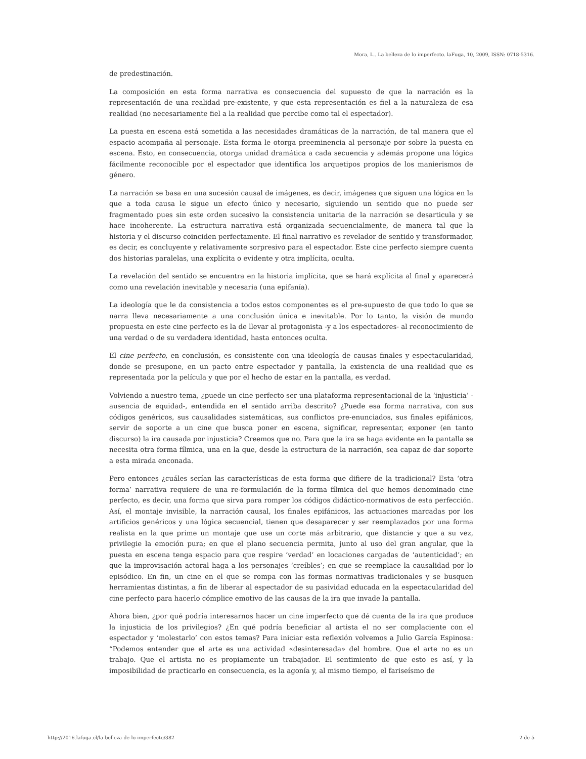Mora, L.. La belleza de lo imperfecto. laFuga, 10, 2009, ISSN: 0718-5316.
de predestinación.
La composición en esta forma narrativa es consecuencia del supuesto de que la narración es la representación de una realidad pre-existente, y que esta representación es fiel a la naturaleza de esa realidad (no necesariamente fiel a la realidad que percibe como tal el espectador).
La puesta en escena está sometida a las necesidades dramáticas de la narración, de tal manera que el espacio acompaña al personaje. Esta forma le otorga preeminencia al personaje por sobre la puesta en escena. Esto, en consecuencia, otorga unidad dramática a cada secuencia y además propone una lógica fácilmente reconocible por el espectador que identifica los arquetipos propios de los manierismos de género.
La narración se basa en una sucesión causal de imágenes, es decir, imágenes que siguen una lógica en la que a toda causa le sigue un efecto único y necesario, siguiendo un sentido que no puede ser fragmentado pues sin este orden sucesivo la consistencia unitaria de la narración se desarticula y se hace incoherente. La estructura narrativa está organizada secuencialmente, de manera tal que la historia y el discurso coinciden perfectamente. El final narrativo es revelador de sentido y transformador, es decir, es concluyente y relativamente sorpresivo para el espectador. Este cine perfecto siempre cuenta dos historias paralelas, una explícita o evidente y otra implícita, oculta.
La revelación del sentido se encuentra en la historia implícita, que se hará explícita al final y aparecerá como una revelación inevitable y necesaria (una epifanía).
La ideología que le da consistencia a todos estos componentes es el pre-supuesto de que todo lo que se narra lleva necesariamente a una conclusión única e inevitable. Por lo tanto, la visión de mundo propuesta en este cine perfecto es la de llevar al protagonista -y a los espectadores- al reconocimiento de una verdad o de su verdadera identidad, hasta entonces oculta.
El cine perfecto, en conclusión, es consistente con una ideología de causas finales y espectacularidad, donde se presupone, en un pacto entre espectador y pantalla, la existencia de una realidad que es representada por la película y que por el hecho de estar en la pantalla, es verdad.
Volviendo a nuestro tema, ¿puede un cine perfecto ser una plataforma representacional de la ‘injusticia’ -ausencia de equidad-, entendida en el sentido arriba descrito? ¿Puede esa forma narrativa, con sus códigos genéricos, sus causalidades sistemáticas, sus conflictos pre-enunciados, sus finales epifánicos, servir de soporte a un cine que busca poner en escena, significar, representar, exponer (en tanto discurso) la ira causada por injusticia? Creemos que no. Para que la ira se haga evidente en la pantalla se necesita otra forma fílmica, una en la que, desde la estructura de la narración, sea capaz de dar soporte a esta mirada enconada.
Pero entonces ¿cuáles serían las características de esta forma que difiere de la tradicional? Esta ‘otra forma’ narrativa requiere de una re-formulación de la forma fílmica del que hemos denominado cine perfecto, es decir, una forma que sirva para romper los códigos didáctico-normativos de esta perfección. Así, el montaje invisible, la narración causal, los finales epifánicos, las actuaciones marcadas por los artificios genéricos y una lógica secuencial, tienen que desaparecer y ser reemplazados por una forma realista en la que prime un montaje que use un corte más arbitrario, que distancie y que a su vez, privilegie la emoción pura; en que el plano secuencia permita, junto al uso del gran angular, que la puesta en escena tenga espacio para que respire ‘verdad’ en locaciones cargadas de ‘autenticidad’; en que la improvisación actoral haga a los personajes ‘creíbles’; en que se reemplace la causalidad por lo episódico. En fin, un cine en el que se rompa con las formas normativas tradicionales y se busquen herramientas distintas, a fin de liberar al espectador de su pasividad educada en la espectacularidad del cine perfecto para hacerlo cómplice emotivo de las causas de la ira que invade la pantalla.
Ahora bien, ¿por qué podría interesarnos hacer un cine imperfecto que dé cuenta de la ira que produce la injusticia de los privilegios? ¿En qué podría beneficiar al artista el no ser complaciente con el espectador y ‘molestarlo’ con estos temas? Para iniciar esta reflexión volvemos a Julio García Espinosa: “Podemos entender que el arte es una actividad «desinteresada» del hombre. Que el arte no es un trabajo. Que el artista no es propiamente un trabajador. El sentimiento de que esto es así, y la imposibilidad de practicarlo en consecuencia, es la agonía y, al mismo tiempo, el fariseísmo de
http://2016.lafuga.cl/la-belleza-de-lo-imperfecto/382 2 de 5